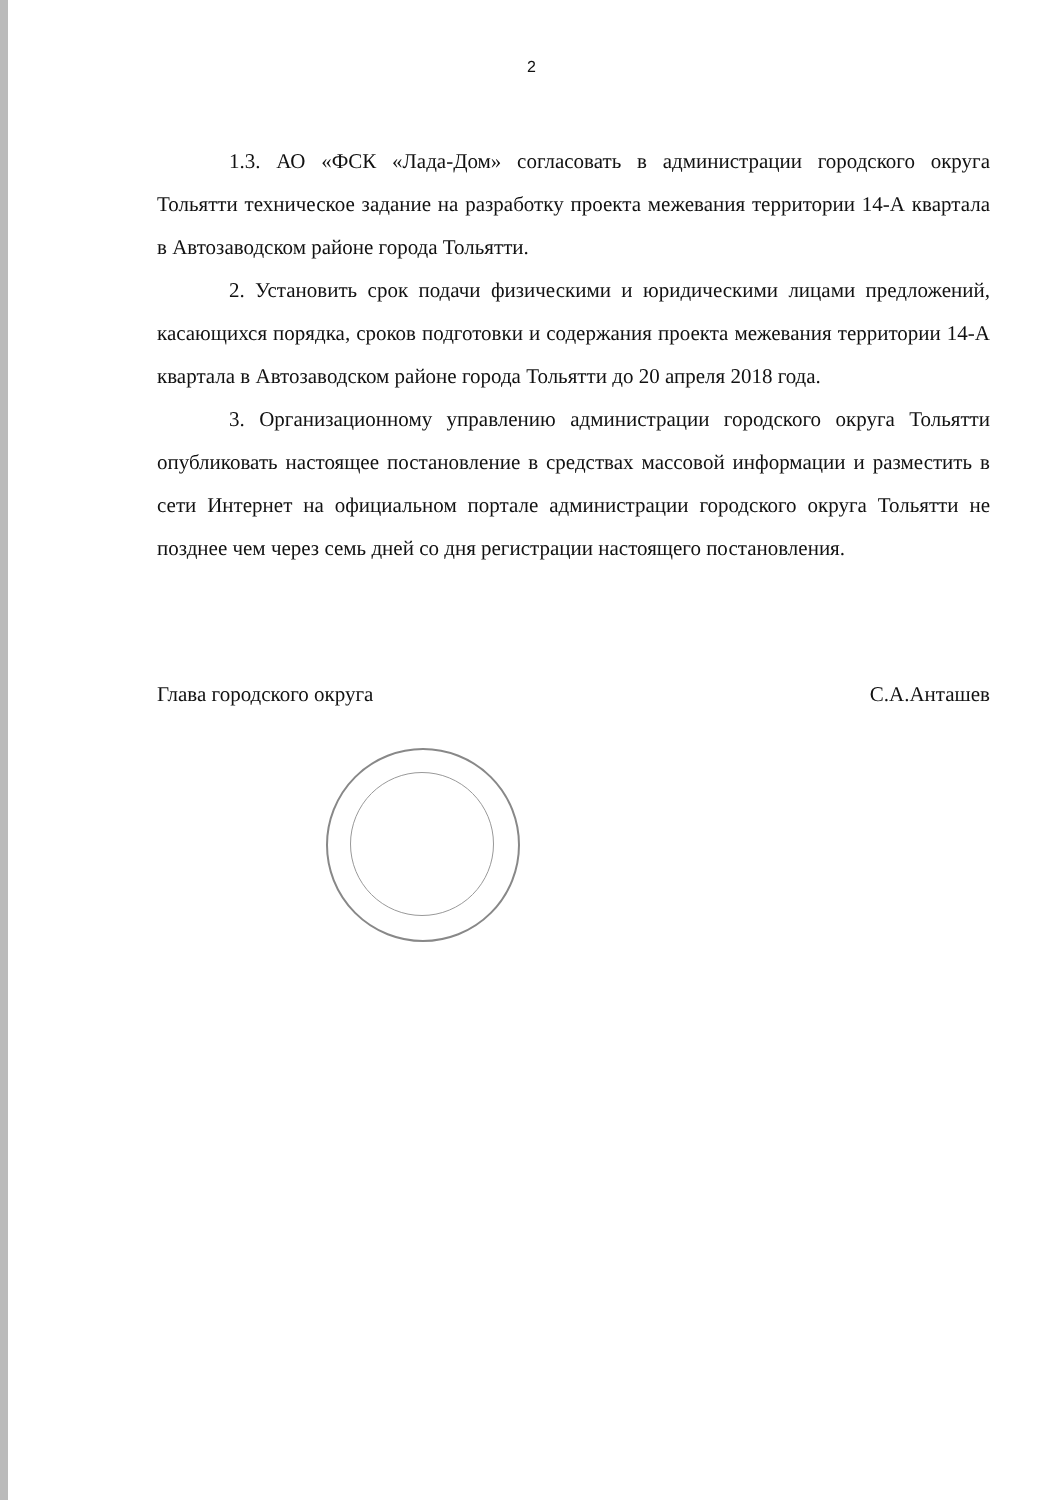2
1.3. АО «ФСК «Лада-Дом» согласовать в администрации городского округа Тольятти техническое задание на разработку проекта межевания территории 14-А квартала в Автозаводском районе города Тольятти.
2. Установить срок подачи физическими и юридическими лицами предложений, касающихся порядка, сроков подготовки и содержания проекта межевания территории 14-А квартала в Автозаводском районе города Тольятти до 20 апреля 2018 года.
3. Организационному управлению администрации городского округа Тольятти опубликовать настоящее постановление в средствах массовой информации и разместить в сети Интернет на официальном портале администрации городского округа Тольятти не позднее чем через семь дней со дня регистрации настоящего постановления.
Глава городского округа С.А.Анташев